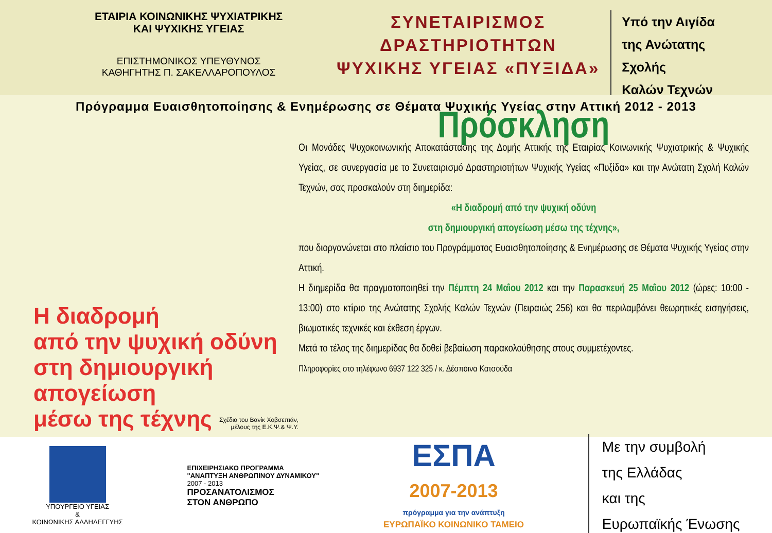ΕΤΑΙΡΙΑ ΚΟΙΝΩΝΙΚΗΣ ΨΥΧΙΑΤΡΙΚΗΣ
ΚΑΙ ΨΥΧΙΚΗΣ ΥΓΕΙΑΣ
ΕΠΙΣΤΗΜΟΝΙΚΟΣ ΥΠΕΥΘΥΝΟΣ
ΚΑΘΗΓΗΤΗΣ Π. ΣΑΚΕΛΛΑΡΟΠΟΥΛΟΣ
ΣΥΝΕΤΑΙΡΙΣΜΟΣ
ΔΡΑΣΤΗΡΙΟΤΗΤΩΝ
ΨΥΧΙΚΗΣ ΥΓΕΙΑΣ «ΠΥΞΙΔΑ»
Υπό την Αιγίδα
της Ανώτατης Σχολής
Καλών Τεχνών
Πρόγραμμα Ευαισθητοποίησης & Ενημέρωσης σε Θέματα Ψυχικής Υγείας στην Αττική 2012 - 2013
Η διαδρομή
από την ψυχική οδύνη
στη δημιουργική απογείωση
μέσω της τέχνης
Σχέδιο του Βανίκ Χοβσεπιάν,
μέλους της Ε.Κ.Ψ.& Ψ.Υ.
Πρόσκληση
Οι Μονάδες Ψυχοκοινωνικής Αποκατάστασης της Δομής Αττικής της Εταιρίας Κοινωνικής Ψυχιατρικής & Ψυχικής Υγείας, σε συνεργασία με το Συνεταιρισμό Δραστηριοτήτων Ψυχικής Υγείας «Πυξίδα» και την Ανώτατη Σχολή Καλών Τεχνών, σας προσκαλούν στη διημερίδα:
«Η διαδρομή από την ψυχική οδύνη
στη δημιουργική απογείωση μέσω της τέχνης»,
που διοργανώνεται στο πλαίσιο του Προγράμματος Ευαισθητοποίησης & Ενημέρωσης σε Θέματα Ψυχικής Υγείας στην Αττική.
Η διημερίδα θα πραγματοποιηθεί την Πέμπτη 24 Μαΐου 2012 και την Παρασκευή 25 Μαΐου 2012 (ώρες: 10:00 - 13:00) στο κτίριο της Ανώτατης Σχολής Καλών Τεχνών (Πειραιώς 256) και θα περιλαμβάνει θεωρητικές εισηγήσεις, βιωματικές τεχνικές και έκθεση έργων.
Μετά το τέλος της διημερίδας θα δοθεί βεβαίωση παρακολούθησης στους συμμετέχοντες.
Πληροφορίες στο τηλέφωνο 6937 122 325 / κ. Δέσποινα Κατσούδα
ΥΠΟΥΡΓΕΙΟ ΥΓΕΙΑΣ
&
ΚΟΙΝΩΝΙΚΗΣ ΑΛΛΗΛΕΓΓΥΗΣ
ΕΠΙΧΕΙΡΗΣΙΑΚΟ ΠΡΟΓΡΑΜΜΑ
"ΑΝΑΠΤΥΞΗ ΑΝΘΡΩΠΙΝΟΥ ΔΥΝΑΜΙΚΟΥ"
2007 - 2013
ΠΡΟΣΑΝΑΤΟΛΙΣΜΟΣ
ΣΤΟΝ ΑΝΘΡΩΠΟ
ΕΣΠΑ
2007-2013
πρόγραμμα για την ανάπτυξη
ΕΥΡΩΠΑΪΚΟ ΚΟΙΝΩΝΙΚΟ ΤΑΜΕΙΟ
Με την συμβολή
της Ελλάδας
και της
Ευρωπαϊκής Ένωσης